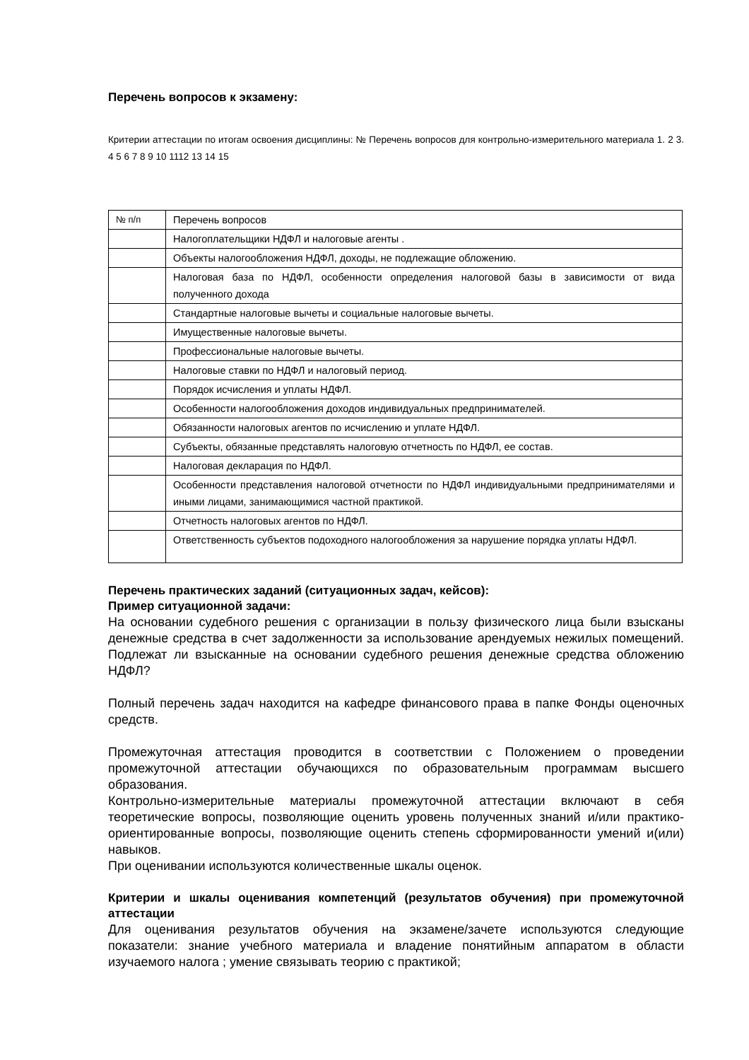Перечень вопросов к экзамену:
Критерии аттестации по итогам освоения дисциплины: № Перечень вопросов для контрольно-измерительного материала 1. 2 3. 4 5 6 7 8 9 10 1112 13 14 15
| № п/п | Перечень вопросов |
| | Налогоплательщики НДФЛ и налоговые агенты . |
| | Объекты налогообложения НДФЛ, доходы, не подлежащие обложению. |
| | Налоговая база по НДФЛ, особенности определения налоговой базы в зависимости от вида полученного дохода |
| | Стандартные налоговые вычеты и социальные налоговые вычеты. |
| | Имущественные налоговые вычеты. |
| | Профессиональные налоговые вычеты. |
| | Налоговые ставки по НДФЛ и налоговый период. |
| | Порядок исчисления и уплаты НДФЛ. |
| | Особенности налогообложения доходов индивидуальных предпринимателей. |
| | Обязанности налоговых агентов по исчислению и уплате НДФЛ. |
| | Субъекты, обязанные представлять налоговую отчетность по НДФЛ, ее состав. |
| | Налоговая декларация по НДФЛ. |
| | Особенности представления налоговой отчетности по НДФЛ индивидуальными предпринимателями и иными лицами, занимающимися частной практикой. |
| | Отчетность налоговых агентов по НДФЛ. |
| | Ответственность субъектов подоходного налогообложения за нарушение порядка уплаты НДФЛ. |
Перечень практических заданий (ситуационных задач, кейсов):
Пример ситуационной задачи:
На основании судебного решения с организации в пользу физического лица были взысканы денежные средства в счет задолженности за использование арендуемых нежилых помещений. Подлежат ли взысканные на основании судебного решения денежные средства обложению НДФЛ?
Полный перечень задач находится на кафедре финансового права в папке Фонды оценочных средств.
Промежуточная аттестация проводится в соответствии с Положением о проведении промежуточной аттестации обучающихся по образовательным программам высшего образования.
Контрольно-измерительные материалы промежуточной аттестации включают в себя теоретические вопросы, позволяющие оценить уровень полученных знаний и/или практико-ориентированные вопросы, позволяющие оценить степень сформированности умений и(или) навыков.
При оценивании используются количественные шкалы оценок.
Критерии и шкалы оценивания компетенций (результатов обучения) при промежуточной аттестации
Для оценивания результатов обучения на экзамене/зачете используются следующие показатели: знание учебного материала и владение понятийным аппаратом в области изучаемого налога ; умение связывать теорию с практикой;